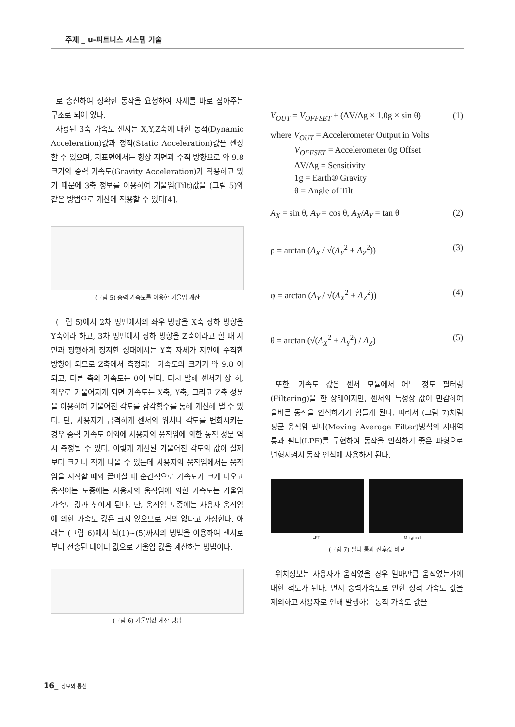주제 _ u-피트니스 시스템 기술
로 송신하여 정확한 동작을 요청하여 자세를 바로 잡아주는 구조로 되어 있다.
사용된 3축 가속도 센서는 X,Y,Z축에 대한 동적(Dynamic Acceleration)값과 정적(Static Acceleration)값을 센싱할 수 있으며, 지표면에서는 항상 지면과 수직 방향으로 약 9.8 크기의 중력 가속도(Gravity Acceleration)가 작용하고 있기 때문에 3축 정보를 이용하여 기울임(Tilt)값을 (그림 5)와 같은 방법으로 계산에 적용할 수 있다[4].
(그림 5) 중력 가속도를 이용한 기울임 계산
(그림 5)에서 2차 평면에서의 좌우 방향을 X축 상하 방향을 Y축이라 하고, 3차 평면에서 상하 방향을 Z축이라고 할 때 지면과 평행하게 정지한 상태에서는 Y축 자체가 지면에 수직한 방향이 되므로 Z축에서 측정되는 가속도의 크기가 약 9.8 이 되고, 다른 축의 가속도는 0이 된다. 다시 말해 센서가 상 하, 좌우로 기울어지게 되면 가속도는 X축, Y축, 그리고 Z축 성분을 이용하여 기울어진 각도를 삼각함수를 통해 계산해 낼 수 있다. 단, 사용자가 급격하게 센서의 위치나 각도를 변화시키는 경우 중력 가속도 이외에 사용자의 움직임에 의한 동적 성분 역시 측정될 수 있다. 이렇게 계산된 기울어진 각도의 값이 실제보다 크거나 작게 나올 수 있는데 사용자의 움직임에서는 움직임을 시작할 때와 끝마칠 때 순간적으로 가속도가 크게 나오고 움직이는 도중에는 사용자의 움직임에 의한 가속도는 기울임 가속도 값과 섞이게 된다. 단, 움직임 도중에는 사용자 움직임에 의한 가속도 값은 크지 않으므로 거의 없다고 가정한다. 아래는 (그림 6)에서 식(1)~(5)까지의 방법을 이용하여 센서로부터 전송된 데이터 값으로 기울임 값을 계산하는 방법이다.
(그림 6) 기울임값 계산 방법
V<sub>OUT</sub> = V<sub>OFFSET</sub> + (ΔV/Δg × 1.0g × sin θ) (1)
where V<sub>OUT</sub> = Accelerometer Output in Volts
V<sub>OFFSET</sub> = Accelerometer 0g Offset
ΔV/Δg = Sensitivity
1g = Earth® Gravity
θ = Angle of Tilt
A<sub>X</sub> = sin θ, A<sub>Y</sub> = cos θ, A<sub>X</sub>/A<sub>Y</sub> = tan θ (2)
ρ = arctan (A<sub>X</sub> / √(A<sub>Y</sub><sup>2</sup> + A<sub>Z</sub><sup>2</sup>)) (3)
φ = arctan (A<sub>Y</sub> / √(A<sub>X</sub><sup>2</sup> + A<sub>Z</sub><sup>2</sup>)) (4)
θ = arctan (√(A<sub>X</sub><sup>2</sup> + A<sub>Y</sub><sup>2</sup>) / A<sub>Z</sub>) (5)
또한, 가속도 값은 센서 모듈에서 어느 정도 필터링(Filtering)을 한 상태이지만, 센서의 특성상 값이 민감하여 올바른 동작을 인식하기가 힘들게 된다. 따라서 (그림 7)처럼 평균 움직임 필터(Moving Average Filter)방식의 저대역 통과 필터(LPF)를 구현하여 동작을 인식하기 좋은 파형으로 변형시켜서 동작 인식에 사용하게 된다.
LPF Original
(그림 7) 필터 통과 전후값 비교
위치정보는 사용자가 움직였을 경우 얼마만큼 움직였는가에 대한 척도가 된다. 먼저 중력가속도로 인한 정적 가속도 값을 제외하고 사용자로 인해 발생하는 동적 가속도 값을
16_ 정보와 통신